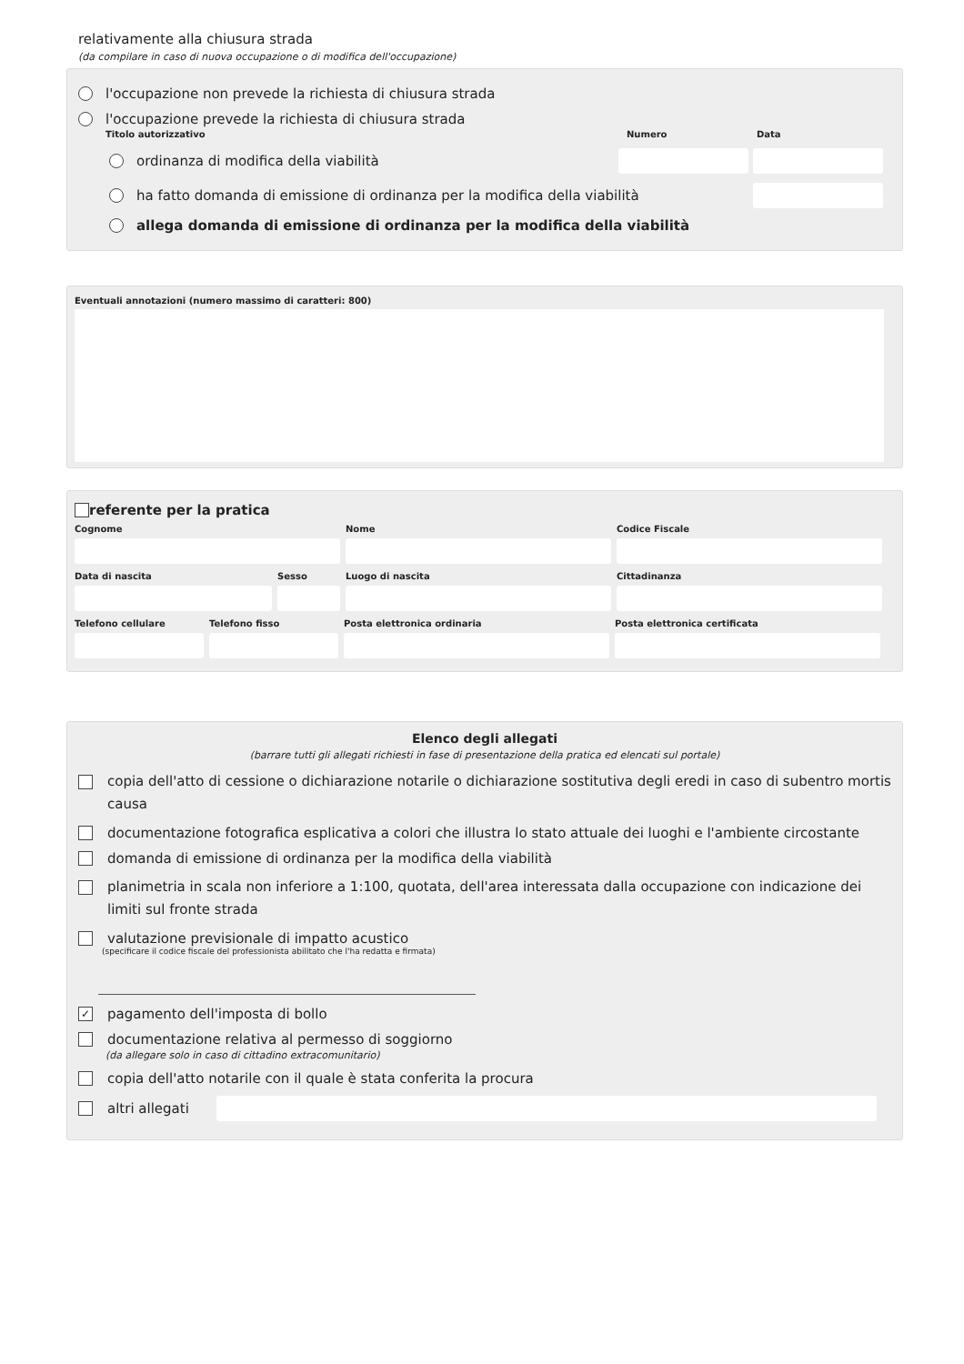relativamente alla chiusura strada
(da compilare in caso di nuova occupazione o di modifica dell'occupazione)
l'occupazione non prevede la richiesta di chiusura strada
l'occupazione prevede la richiesta di chiusura strada
Titolo autorizzativo Numero Data
ordinanza di modifica della viabilità
ha fatto domanda di emissione di ordinanza per la modifica della viabilità
allega domanda di emissione di ordinanza per la modifica della viabilità
Eventuali annotazioni (numero massimo di caratteri: 800)
referente per la pratica
Cognome Nome Codice Fiscale
Data di nascita Sesso Luogo di nascita Cittadinanza
Telefono cellulare
Telefono fisso Posta elettronica ordinaria Posta elettronica certificata
Elenco degli allegati
(barrare tutti gli allegati richiesti in fase di presentazione della pratica ed elencati sul portale)
copia dell'atto di cessione o dichiarazione notarile o dichiarazione sostitutiva degli eredi in caso di subentro mortis causa
documentazione fotografica esplicativa a colori che illustra lo stato attuale dei luoghi e l'ambiente circostante
domanda di emissione di ordinanza per la modifica della viabilità
planimetria in scala non inferiore a 1:100, quotata, dell'area interessata dalla occupazione con indicazione dei limiti sul fronte strada
valutazione previsionale di impatto acustico
(specificare il codice fiscale del professionista abilitato che l'ha redatta e firmata)
✓ pagamento dell'imposta di bollo
documentazione relativa al permesso di soggiorno
(da allegare solo in caso di cittadino extracomunitario)
copia dell'atto notarile con il quale è stata conferita la procura
altri allegati